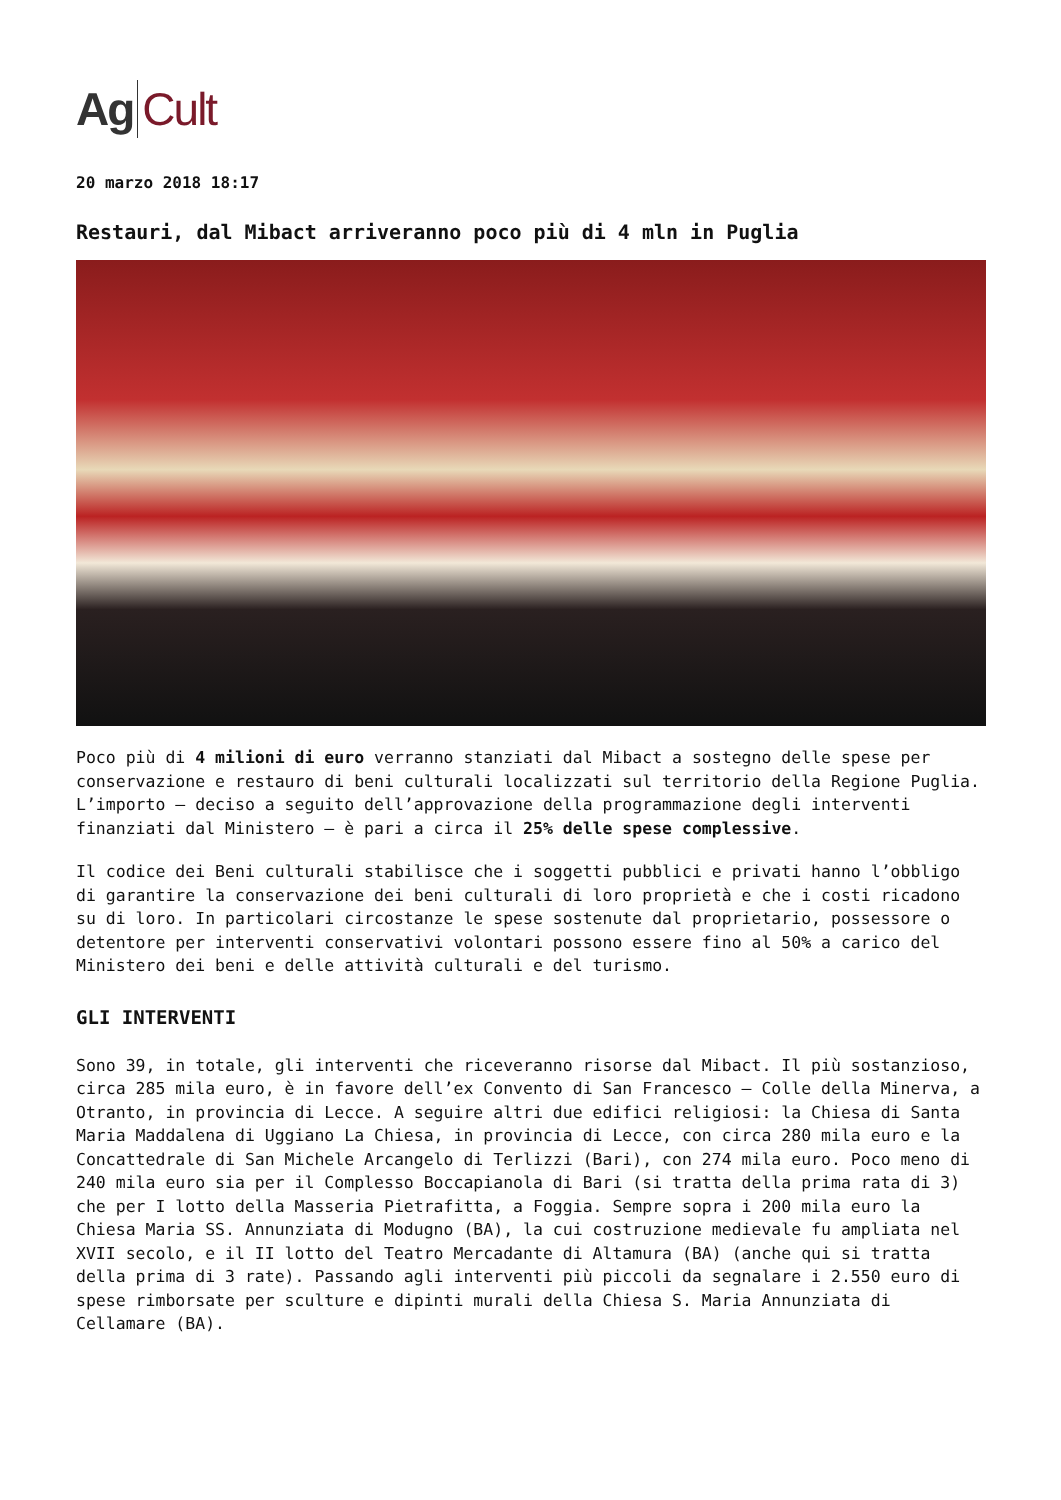Ag Cult
20 marzo 2018 18:17
Restauri, dal Mibact arriveranno poco più di 4 mln in Puglia
Poco più di 4 milioni di euro verranno stanziati dal Mibact a sostegno delle spese per conservazione e restauro di beni culturali localizzati sul territorio della Regione Puglia. L’importo – deciso a seguito dell’approvazione della programmazione degli interventi finanziati dal Ministero – è pari a circa il 25% delle spese complessive.
Il codice dei Beni culturali stabilisce che i soggetti pubblici e privati hanno l’obbligo di garantire la conservazione dei beni culturali di loro proprietà e che i costi ricadono su di loro. In particolari circostanze le spese sostenute dal proprietario, possessore o detentore per interventi conservativi volontari possono essere fino al 50% a carico del Ministero dei beni e delle attività culturali e del turismo.
GLI INTERVENTI
Sono 39, in totale, gli interventi che riceveranno risorse dal Mibact. Il più sostanzioso, circa 285 mila euro, è in favore dell’ex Convento di San Francesco – Colle della Minerva, a Otranto, in provincia di Lecce. A seguire altri due edifici religiosi: la Chiesa di Santa Maria Maddalena di Uggiano La Chiesa, in provincia di Lecce, con circa 280 mila euro e la Concattedrale di San Michele Arcangelo di Terlizzi (Bari), con 274 mila euro. Poco meno di 240 mila euro sia per il Complesso Boccapianola di Bari (si tratta della prima rata di 3) che per I lotto della Masseria Pietrafitta, a Foggia. Sempre sopra i 200 mila euro la Chiesa Maria SS. Annunziata di Modugno (BA), la cui costruzione medievale fu ampliata nel XVII secolo, e il II lotto del Teatro Mercadante di Altamura (BA) (anche qui si tratta della prima di 3 rate). Passando agli interventi più piccoli da segnalare i 2.550 euro di spese rimborsate per sculture e dipinti murali della Chiesa S. Maria Annunziata di Cellamare (BA).